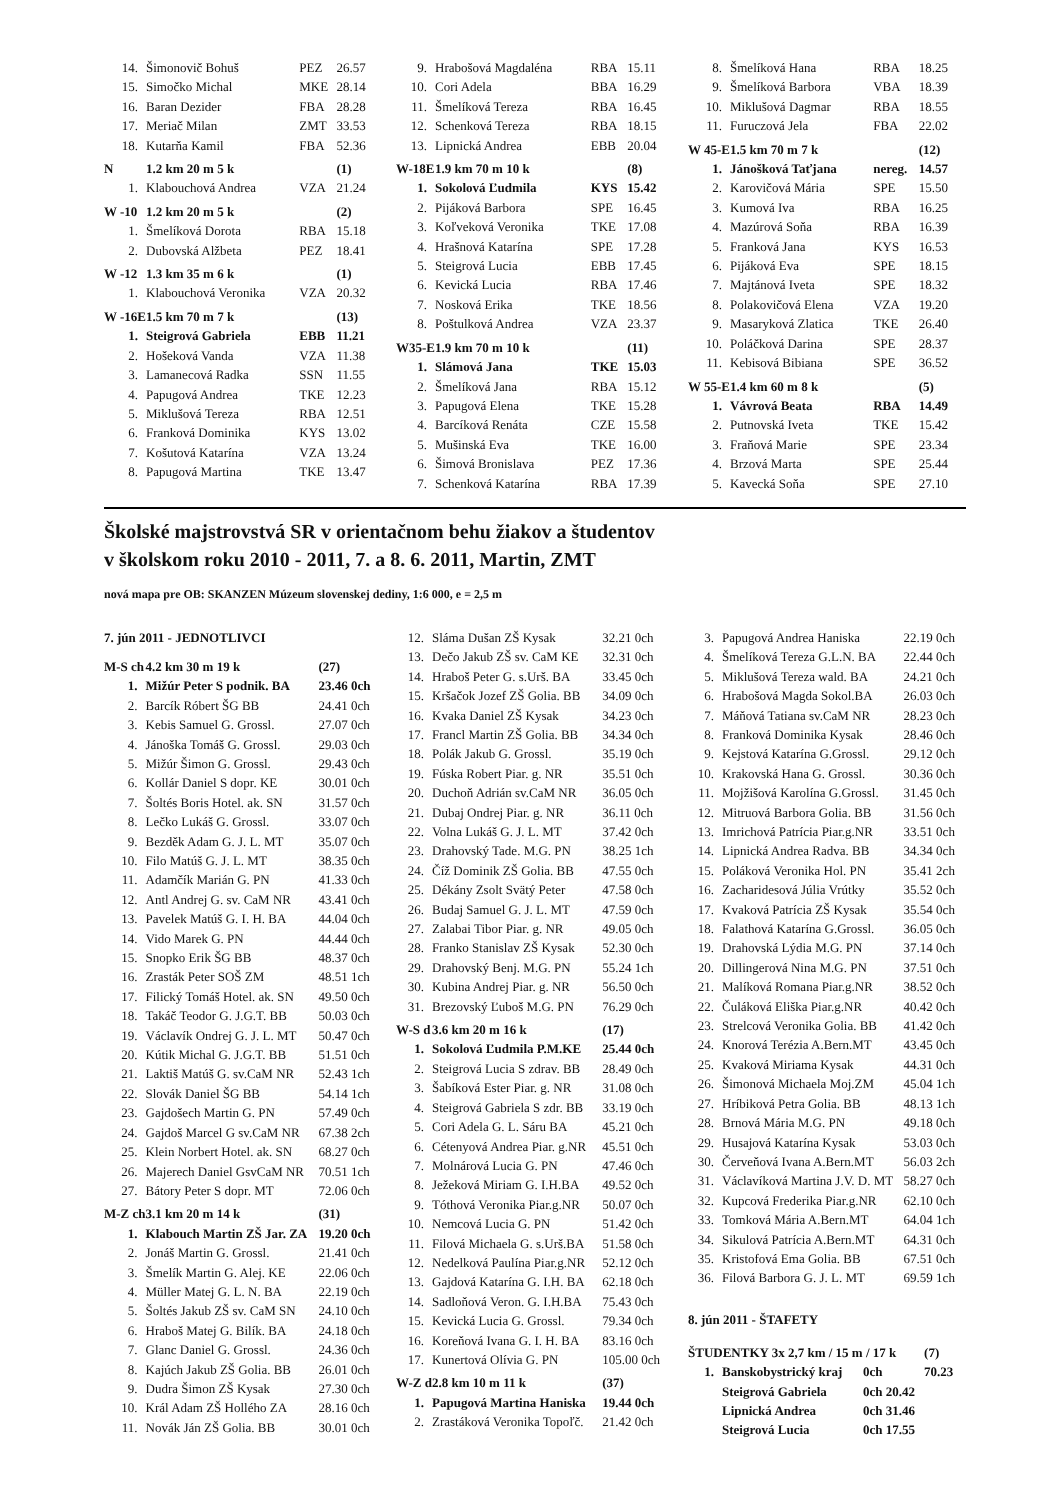| 14. | Šimonovič Bohuš | PEZ | 26.57 |
| 15. | Simočko Michal | MKE | 28.14 |
| 16. | Baran Dezider | FBA | 28.28 |
| 17. | Meriač Milan | ZMT | 33.53 |
| 18. | Kutarňa Kamil | FBA | 52.36 |
| N | 1.2 km 20 m 5 k | | (1) |
| 1. | Klabouchová Andrea | VZA | 21.24 |
| W -10 | 1.2 km 20 m 5 k | | (2) |
| 1. | Šmelíková Dorota | RBA | 15.18 |
| 2. | Dubovská Alžbeta | PEZ | 18.41 |
| W -12 | 1.3 km 35 m 6 k | | (1) |
| 1. | Klabouchová Veronika | VZA | 20.32 |
| W -16E | 1.5 km 70 m 7 k | | (13) |
| 1. | Steigrová Gabriela | EBB | 11.21 |
| 2. | Hošeková Vanda | VZA | 11.38 |
| 3. | Lamanecová Radka | SSN | 11.55 |
| 4. | Papugová Andrea | TKE | 12.23 |
| 5. | Miklušová Tereza | RBA | 12.51 |
| 6. | Franková Dominika | KYS | 13.02 |
| 7. | Košutová Katarína | VZA | 13.24 |
| 8. | Papugová Martina | TKE | 13.47 |
| 9. | Hrabošová Magdaléna | RBA | 15.11 |
| 10. | Cori Adela | BBA | 16.29 |
| 11. | Šmelíková Tereza | RBA | 16.45 |
| 12. | Schenková Tereza | RBA | 18.15 |
| 13. | Lipnická Andrea | EBB | 20.04 |
| W-18E | 1.9 km 70 m 10 k | | (8) |
| 1. | Sokolová Ľudmila | KYS | 15.42 |
| 2. | Pijáková Barbora | SPE | 16.45 |
| 3. | Koľveková Veronika | TKE | 17.08 |
| 4. | Hrašnová Katarína | SPE | 17.28 |
| 5. | Steigrová Lucia | EBB | 17.45 |
| 6. | Kevická Lucia | RBA | 17.46 |
| 7. | Nosková Erika | TKE | 18.56 |
| 8. | Poštulková Andrea | VZA | 23.37 |
| W35-E | 1.9 km 70 m 10 k | | (11) |
| 1. | Slámová Jana | TKE | 15.03 |
| 2. | Šmelíková Jana | RBA | 15.12 |
| 3. | Papugová Elena | TKE | 15.28 |
| 4. | Barcíková Renáta | CZE | 15.58 |
| 5. | Mušinská Eva | TKE | 16.00 |
| 6. | Šimová Bronislava | PEZ | 17.36 |
| 7. | Schenková Katarína | RBA | 17.39 |
| 8. | Šmelíková Hana | RBA | 18.25 |
| 9. | Šmelíková Barbora | VBA | 18.39 |
| 10. | Miklušová Dagmar | RBA | 18.55 |
| 11. | Furuczová Jela | FBA | 22.02 |
| W 45-E | 1.5 km 70 m 7 k | | (12) |
| 1. | Jánošková Taťjana | nereg. | 14.57 |
| 2. | Karovičová Mária | SPE | 15.50 |
| 3. | Kumová Iva | RBA | 16.25 |
| 4. | Mazúrová Soňa | RBA | 16.39 |
| 5. | Franková Jana | KYS | 16.53 |
| 6. | Pijáková Eva | SPE | 18.15 |
| 7. | Majtánová Iveta | SPE | 18.32 |
| 8. | Polakovičová Elena | VZA | 19.20 |
| 9. | Masaryková Zlatica | TKE | 26.40 |
| 10. | Poláčková Darina | SPE | 28.37 |
| 11. | Kebisová Bibiana | SPE | 36.52 |
| W 55-E | 1.4 km 60 m 8 k | | (5) |
| 1. | Vávrová Beata | RBA | 14.49 |
| 2. | Putnovská Iveta | TKE | 15.42 |
| 3. | Fraňová Marie | SPE | 23.34 |
| 4. | Brzová Marta | SPE | 25.44 |
| 5. | Kavecká Soňa | SPE | 27.10 |
Školské majstrovstvá SR v orientačnom behu žiakov a študentov
v školskom roku 2010 - 2011, 7. a 8. 6. 2011, Martin, ZMT
nová mapa pre OB: SKANZEN Múzeum slovenskej dediny, 1:6 000, e = 2,5 m
7. jún 2011 - JEDNOTLIVCI
| M-S ch | 4.2 km 30 m 19 k | (27) |
| --- | --- | --- |
| 1. | Mižúr Peter S podnik. BA | 23.46 0ch |
| 2. | Barcík Róbert ŠG BB | 24.41 0ch |
| 3. | Kebis Samuel G. Grossl. | 27.07 0ch |
| 4. | Jánoška Tomáš G. Grossl. | 29.03 0ch |
| 5. | Mižúr Šimon G. Grossl. | 29.43 0ch |
| 6. | Kollár Daniel S dopr. KE | 30.01 0ch |
| 7. | Šoltés Boris Hotel. ak. SN | 31.57 0ch |
| 8. | Lečko Lukáš G. Grossl. | 33.07 0ch |
| 9. | Bezděk Adam G. J. L. MT | 35.07 0ch |
| 10. | Filo Matúš G. J. L. MT | 38.35 0ch |
| 11. | Adamčík Marián G. PN | 41.33 0ch |
| 12. | Antl Andrej G. sv. CaM NR | 43.41 0ch |
| 13. | Pavelek Matúš G. I. H. BA | 44.04 0ch |
| 14. | Vido Marek G. PN | 44.44 0ch |
| 15. | Snopko Erik ŠG BB | 48.37 0ch |
| 16. | Zrasták Peter SOŠ ZM | 48.51 1ch |
| 17. | Filický Tomáš Hotel. ak. SN | 49.50 0ch |
| 18. | Takáč Teodor G. J.G.T. BB | 50.03 0ch |
| 19. | Václavík Ondrej G. J. L. MT | 50.47 0ch |
| 20. | Kútik Michal G. J.G.T. BB | 51.51 0ch |
| 21. | Laktiš Matúš G. sv.CaM NR | 52.43 1ch |
| 22. | Slovák Daniel ŠG BB | 54.14 1ch |
| 23. | Gajdošech Martin G. PN | 57.49 0ch |
| 24. | Gajdoš Marcel G sv.CaM NR | 67.38 2ch |
| 25. | Klein Norbert Hotel. ak. SN | 68.27 0ch |
| 26. | Majerech Daniel GsvCaM NR | 70.51 1ch |
| 27. | Bátory Peter S dopr. MT | 72.06 0ch |
| M-Z ch | 3.1 km 20 m 14 k | (31) |
| 1. | Klabouch Martin ZŠ Jar. ZA | 19.20 0ch |
| 2. | Jonáš Martin G. Grossl. | 21.41 0ch |
| 3. | Šmelík Martin G. Alej. KE | 22.06 0ch |
| 4. | Müller Matej G. L. N. BA | 22.19 0ch |
| 5. | Šoltés Jakub ZŠ sv. CaM SN | 24.10 0ch |
| 6. | Hraboš Matej G. Bilík. BA | 24.18 0ch |
| 7. | Glanc Daniel G. Grossl. | 24.36 0ch |
| 8. | Kajúch Jakub ZŠ Golia. BB | 26.01 0ch |
| 9. | Dudra Šimon ZŠ Kysak | 27.30 0ch |
| 10. | Král Adam ZŠ Hollého ZA | 28.16 0ch |
| 11. | Novák Ján ZŠ Golia. BB | 30.01 0ch |
| 12. | Sláma Dušan ZŠ Kysak | 32.21 0ch |
| 13. | Dečo Jakub ZŠ sv. CaM KE | 32.31 0ch |
| 14. | Hraboš Peter G. s.Urš. BA | 33.45 0ch |
| 15. | Kršačok Jozef ZŠ Golia. BB | 34.09 0ch |
| 16. | Kvaka Daniel ZŠ Kysak | 34.23 0ch |
| 17. | Francl Martin ZŠ Golia. BB | 34.34 0ch |
| 18. | Polák Jakub G. Grossl. | 35.19 0ch |
| 19. | Fúska Robert Piar. g. NR | 35.51 0ch |
| 20. | Duchoň Adrián sv.CaM NR | 36.05 0ch |
| 21. | Dubaj Ondrej Piar. g. NR | 36.11 0ch |
| 22. | Volna Lukáš G. J. L. MT | 37.42 0ch |
| 23. | Drahovský Tade. M.G. PN | 38.25 1ch |
| 24. | Číž Dominik ZŠ Golia. BB | 47.55 0ch |
| 25. | Dékány Zsolt Svätý Peter | 47.58 0ch |
| 26. | Budaj Samuel G. J. L. MT | 47.59 0ch |
| 27. | Zalabai Tibor Piar. g. NR | 49.05 0ch |
| 28. | Franko Stanislav ZŠ Kysak | 52.30 0ch |
| 29. | Drahovský Benj. M.G. PN | 55.24 1ch |
| 30. | Kubina Andrej Piar. g. NR | 56.50 0ch |
| 31. | Brezovský Ľuboš M.G. PN | 76.29 0ch |
| W-S d | 3.6 km 20 m 16 k | (17) |
| 1. | Sokolová Ľudmila P.M.KE | 25.44 0ch |
| 2. | Steigrová Lucia S zdrav. BB | 28.49 0ch |
| 3. | Šabíková Ester Piar. g. NR | 31.08 0ch |
| 4. | Steigrová Gabriela S zdr. BB | 33.19 0ch |
| 5. | Cori Adela G. L. Sáru BA | 45.21 0ch |
| 6. | Cétenyová Andrea Piar. g.NR | 45.51 0ch |
| 7. | Molnárová Lucia G. PN | 47.46 0ch |
| 8. | Ježeková Miriam G. I.H.BA | 49.52 0ch |
| 9. | Tóthová Veronika Piar.g.NR | 50.07 0ch |
| 10. | Nemcová Lucia G. PN | 51.42 0ch |
| 11. | Filová Michaela G. s.Urš.BA | 51.58 0ch |
| 12. | Nedelková Paulína Piar.g.NR | 52.12 0ch |
| 13. | Gajdová Katarína G. I.H. BA | 62.18 0ch |
| 14. | Sadloňová Veron. G. I.H.BA | 75.43 0ch |
| 15. | Kevická Lucia G. Grossl. | 79.34 0ch |
| 16. | Koreňová Ivana G. I. H. BA | 83.16 0ch |
| 17. | Kunertová Olívia G. PN | 105.00 0ch |
| W-Z d | 2.8 km 10 m 11 k | (37) |
| 1. | Papugová Martina Haniska | 19.44 0ch |
| 2. | Zrastáková Veronika Topoľč. | 21.42 0ch |
| 3. | Papugová Andrea Haniska | 22.19 0ch |
| 4. | Šmelíková Tereza G.L.N. BA | 22.44 0ch |
| 5. | Miklušová Tereza wald. BA | 24.21 0ch |
| 6. | Hrabošová Magda Sokol.BA | 26.03 0ch |
| 7. | Máňová Tatiana sv.CaM NR | 28.23 0ch |
| 8. | Franková Dominika Kysak | 28.46 0ch |
| 9. | Kejstová Katarína G.Grossl. | 29.12 0ch |
| 10. | Krakovská Hana G. Grossl. | 30.36 0ch |
| 11. | Mojžišová Karolína G.Grossl. | 31.45 0ch |
| 12. | Mitruová Barbora Golia. BB | 31.56 0ch |
| 13. | Imrichová Patrícia Piar.g.NR | 33.51 0ch |
| 14. | Lipnická Andrea Radva. BB | 34.34 0ch |
| 15. | Poláková Veronika Hol. PN | 35.41 2ch |
| 16. | Zacharidesová Júlia Vrútky | 35.52 0ch |
| 17. | Kvaková Patrícia ZŠ Kysak | 35.54 0ch |
| 18. | Falathová Katarína G.Grossl. | 36.05 0ch |
| 19. | Drahovská Lýdia M.G. PN | 37.14 0ch |
| 20. | Dillingerová Nina M.G. PN | 37.51 0ch |
| 21. | Malíková Romana Piar.g.NR | 38.52 0ch |
| 22. | Čuláková Eliška Piar.g.NR | 40.42 0ch |
| 23. | Strelcová Veronika Golia. BB | 41.42 0ch |
| 24. | Knorová Terézia A.Bern.MT | 43.45 0ch |
| 25. | Kvaková Miriama Kysak | 44.31 0ch |
| 26. | Šimonová Michaela Moj.ZM | 45.04 1ch |
| 27. | Hríbiková Petra Golia. BB | 48.13 1ch |
| 28. | Brnová Mária M.G. PN | 49.18 0ch |
| 29. | Husajová Katarína Kysak | 53.03 0ch |
| 30. | Červeňová Ivana A.Bern.MT | 56.03 2ch |
| 31. | Václavíková Martina J.V. D. MT | 58.27 0ch |
| 32. | Kupcová Frederika Piar.g.NR | 62.10 0ch |
| 33. | Tomková Mária A.Bern.MT | 64.04 1ch |
| 34. | Sikulová Patrícia A.Bern.MT | 64.31 0ch |
| 35. | Kristofová Ema Golia. BB | 67.51 0ch |
| 36. | Filová Barbora G. J. L. MT | 69.59 1ch |
8. jún 2011 - ŠTAFETY
| ŠTUDENTKY 3x 2,7 km / 15 m / 17 k | | | (7) |
| --- | --- | --- | --- |
| 1. | Banskobystrický kraj | 0ch | 70.23 |
| | Steigrová Gabriela | 0ch 20.42 | |
| | Lipnická Andrea | 0ch 31.46 | |
| | Steigrová Lucia | 0ch 17.55 | |